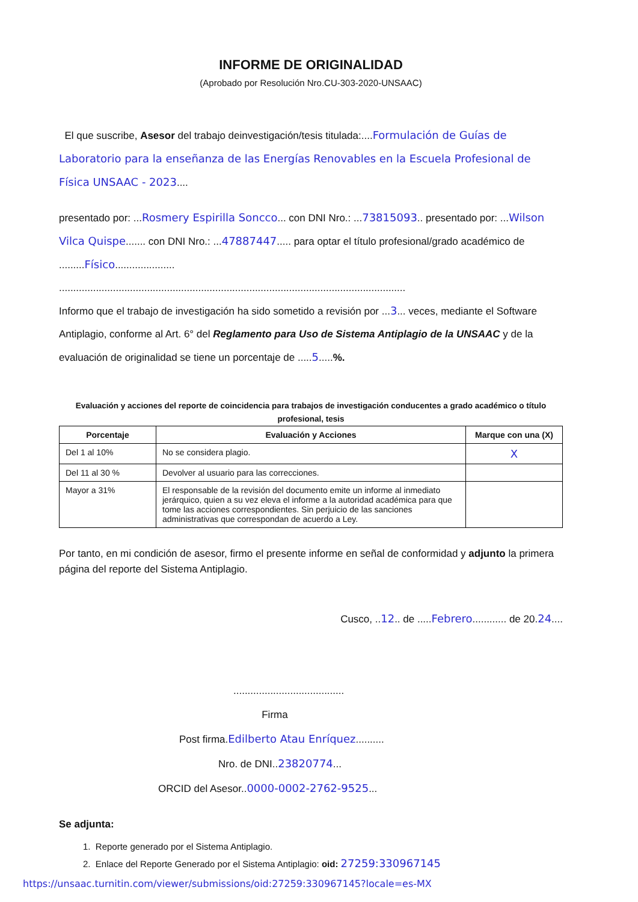INFORME DE ORIGINALIDAD
(Aprobado por Resolución Nro.CU-303-2020-UNSAAC)
El que suscribe, Asesor del trabajo deinvestigación/tesis titulada:....Formulación de Guías de Laboratorio para la enseñanza de las Energías Renovables en la Escuela Profesional de Física UNSAAC - 2023....
presentado por: ...Rosmery Espirilla Soncco... con DNI Nro.: ...73815093.. presentado por: ...Wilson Vilca Quispe....... con DNI Nro.: ...47887447..... para optar el título profesional/grado académico de .........Físico.....................
..........................................................................................................................
Informo que el trabajo de investigación ha sido sometido a revisión por ...3... veces, mediante el Software Antiplagio, conforme al Art. 6° del Reglamento para Uso de Sistema Antiplagio de la UNSAAC y de la evaluación de originalidad se tiene un porcentaje de .....5.....%.
Evaluación y acciones del reporte de coincidencia para trabajos de investigación conducentes a grado académico o título profesional, tesis
| Porcentaje | Evaluación y Acciones | Marque con una (X) |
| --- | --- | --- |
| Del 1 al 10% | No se considera plagio. | X |
| Del 11 al 30 % | Devolver al usuario para las correcciones. | |
| Mayor a 31% | El responsable de la revisión del documento emite un informe al inmediato jerárquico, quien a su vez eleva el informe a la autoridad académica para que tome las acciones correspondientes. Sin perjuicio de las sanciones administrativas que correspondan de acuerdo a Ley. | |
Por tanto, en mi condición de asesor, firmo el presente informe en señal de conformidad y adjunto la primera página del reporte del Sistema Antiplagio.
Cusco, ..12.. de .....Febrero............ de 20.24....
.......................................
Firma
Post firma.Edilberto Atau Enríquez..........
Nro. de DNI..23820774...
ORCID del Asesor..0000-0002-2762-9525...
Se adjunta:
1. Reporte generado por el Sistema Antiplagio.
2. Enlace del Reporte Generado por el Sistema Antiplagio: oid: 27259:330967145
https://unsaac.turnitin.com/viewer/submissions/oid:27259:330967145?locale=es-MX